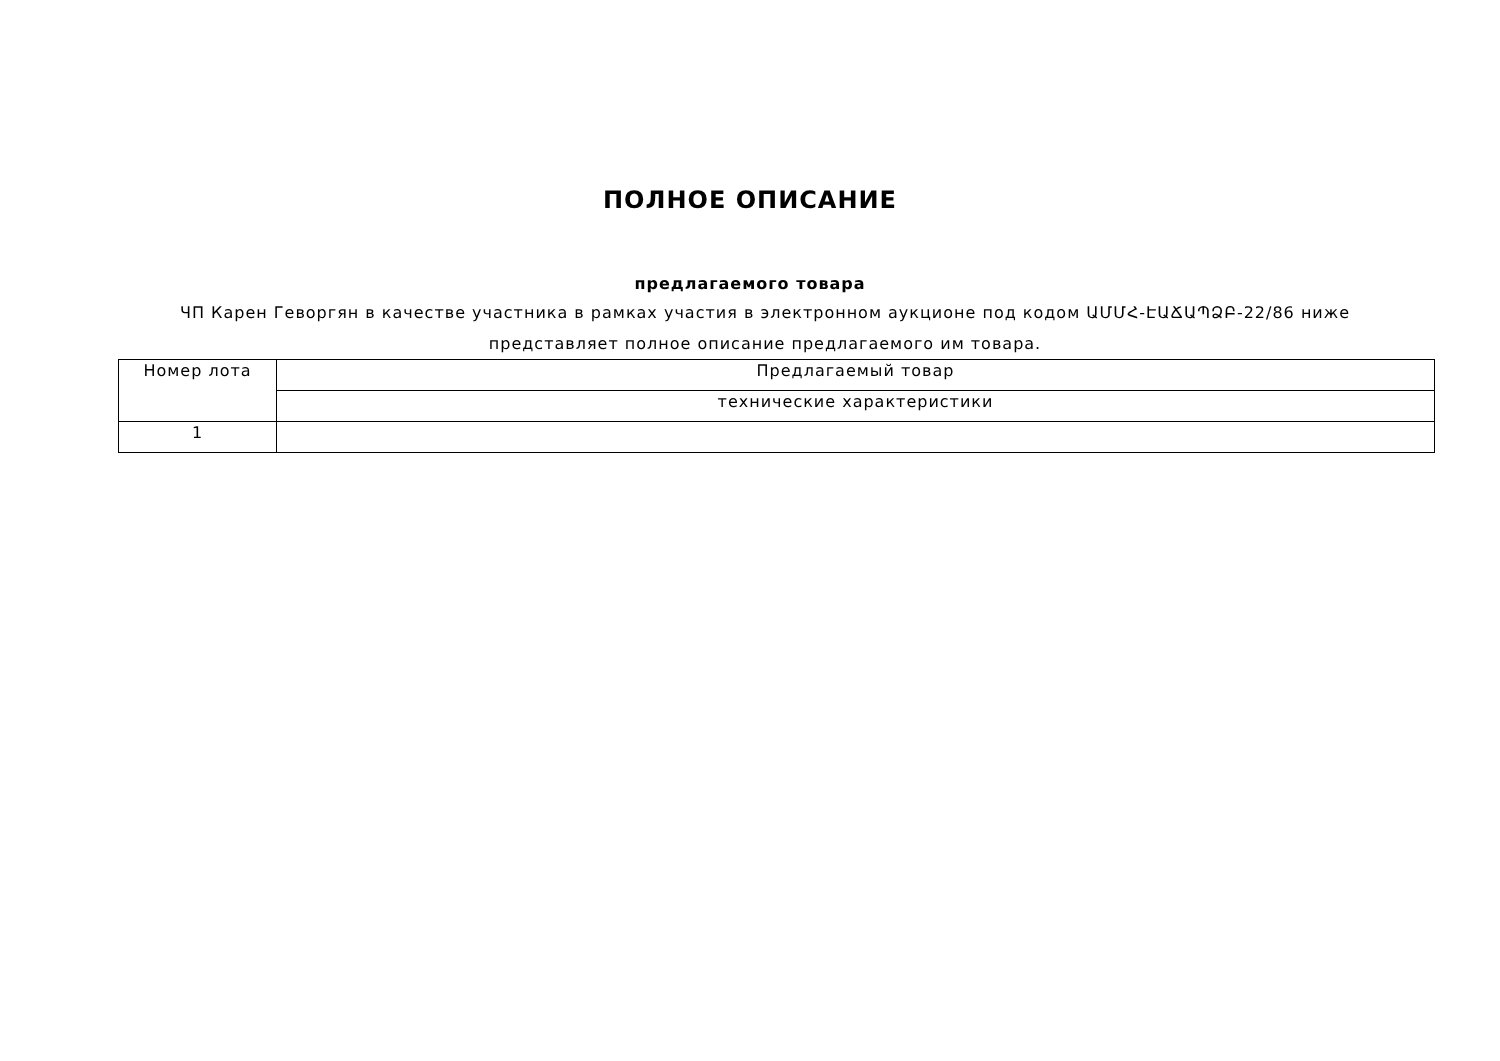ПОЛНОЕ ОПИСАНИЕ
предлагаемого товара
ЧП Карен Геворгян в качестве участника в рамках участия в электронном аукционе под кодом ԱՄՄՀ-ԷԱՃԱՊՁԲ-22/86 ниже представляет полное описание предлагаемого им товара.
| Номер лота | Предлагаемый товар |
| | технические характеристики |
| 1 | |